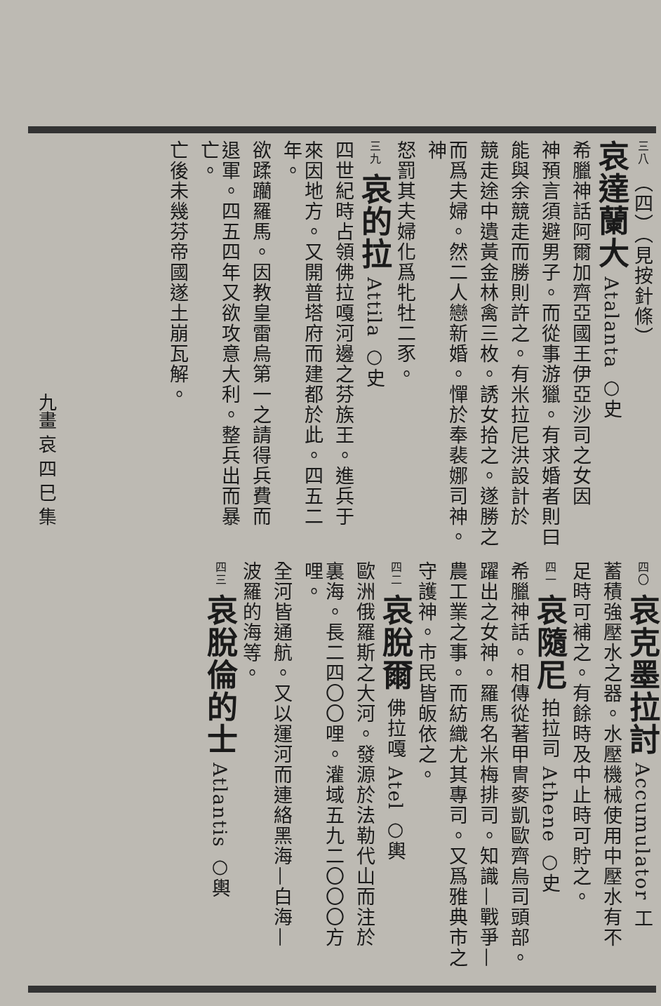九畫 哀 四 巳 集
三八 （四）（見按針條）
哀達蘭大 Atalanta ○史
希臘神話阿爾加齊亞國王伊亞沙司之女因
神預言須避男子。而從事游獵。有求婚者則曰
能與余競走而勝則許之。有米拉尼洪設計於
競走途中遺黃金林禽三枚。誘女拾之。遂勝之
而爲夫婦。然二人戀新婚。憚於奉裴娜司神。神
怒罰其夫婦化爲牝牡二豕。
三九 哀的拉 Attila ○史
四世紀時占領佛拉嘎河邊之芬族王。進兵于
來因地方。又開普塔府而建都於此。四五二年。
欲蹂躪羅馬。因教皇雷烏第一之請得兵費而
退軍。四五四年又欲攻意大利。整兵出而暴亡。
亡後未幾芬帝國遂土崩瓦解。
四〇 哀克墨拉討 Accumulator 工
蓄積強壓水之器。水壓機械使用中壓水有不
足時可補之。有餘時及中止時可貯之。
四一 哀隨尼 拍拉司 Athene ○史
希臘神話。相傳從著甲冑麥凱歐齊烏司頭部。
躍出之女神。羅馬名米梅排司。知識—戰爭—
農工業之事。而紡織尤其專司。又爲雅典市之
守護神。市民皆皈依之。
四二 哀脫爾 佛拉嘎 Atel ○輿
歐洲俄羅斯之大河。發源於法勒代山而注於
裏海。長二四〇〇哩。灌域五九二〇〇〇方哩。
全河皆通航。又以運河而連絡黑海—白海—
波羅的海等。
四三 哀脫倫的士 Atlantis ○輿